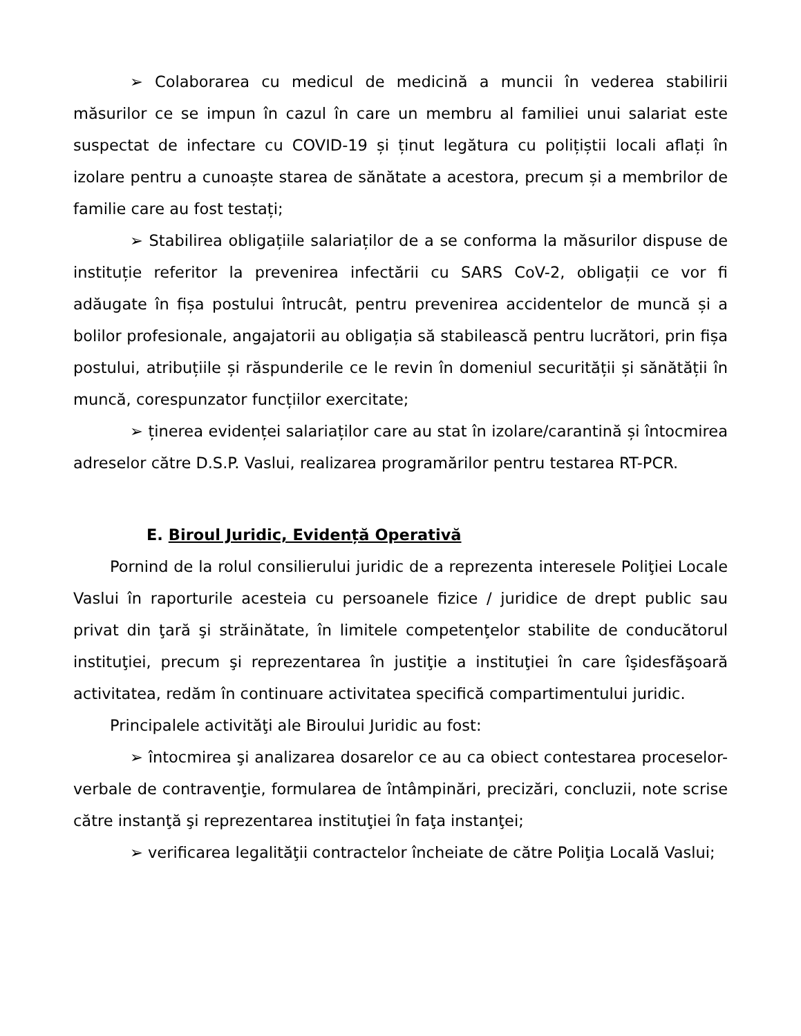➢ Colaborarea cu medicul de medicină a muncii în vederea stabilirii măsurilor ce se impun în cazul în care un membru al familiei unui salariat este suspectat de infectare cu COVID-19 și ținut legătura cu polițiștii locali aflați în izolare pentru a cunoaște starea de sănătate a acestora, precum și a membrilor de familie care au fost testați;
➢ Stabilirea obligațiile salariaților de a se conforma la măsurilor dispuse de instituție referitor la prevenirea infectării cu SARS CoV-2, obligații ce vor fi adăugate în fișa postului întrucât, pentru prevenirea accidentelor de muncă și a bolilor profesionale, angajatorii au obligația să stabilească pentru lucrători, prin fișa postului, atribuțiile și răspunderile ce le revin în domeniul securității și sănătății în muncă, corespunzator funcțiilor exercitate;
➢ ținerea evidenței salariaților care au stat în izolare/carantină și întocmirea adreselor către D.S.P. Vaslui, realizarea programărilor pentru testarea RT-PCR.
E. Biroul Juridic, Evidență Operativă
Pornind de la rolul consilierului juridic de a reprezenta interesele Poliţiei Locale Vaslui în raporturile acesteia cu persoanele fizice / juridice de drept public sau privat din ţară şi străinătate, în limitele competenţelor stabilite de conducătorul instituţiei, precum şi reprezentarea în justiţie a instituţiei în care îşidesfăşoară activitatea, redăm în continuare activitatea specifică compartimentului juridic.
Principalele activităţi ale Biroului Juridic au fost:
➢ întocmirea şi analizarea dosarelor ce au ca obiect contestarea proceselor-verbale de contravenţie, formularea de întâmpinări, precizări, concluzii, note scrise către instanţă şi reprezentarea instituţiei în faţa instanţei;
➢ verificarea legalităţii contractelor încheiate de către Poliţia Locală Vaslui;